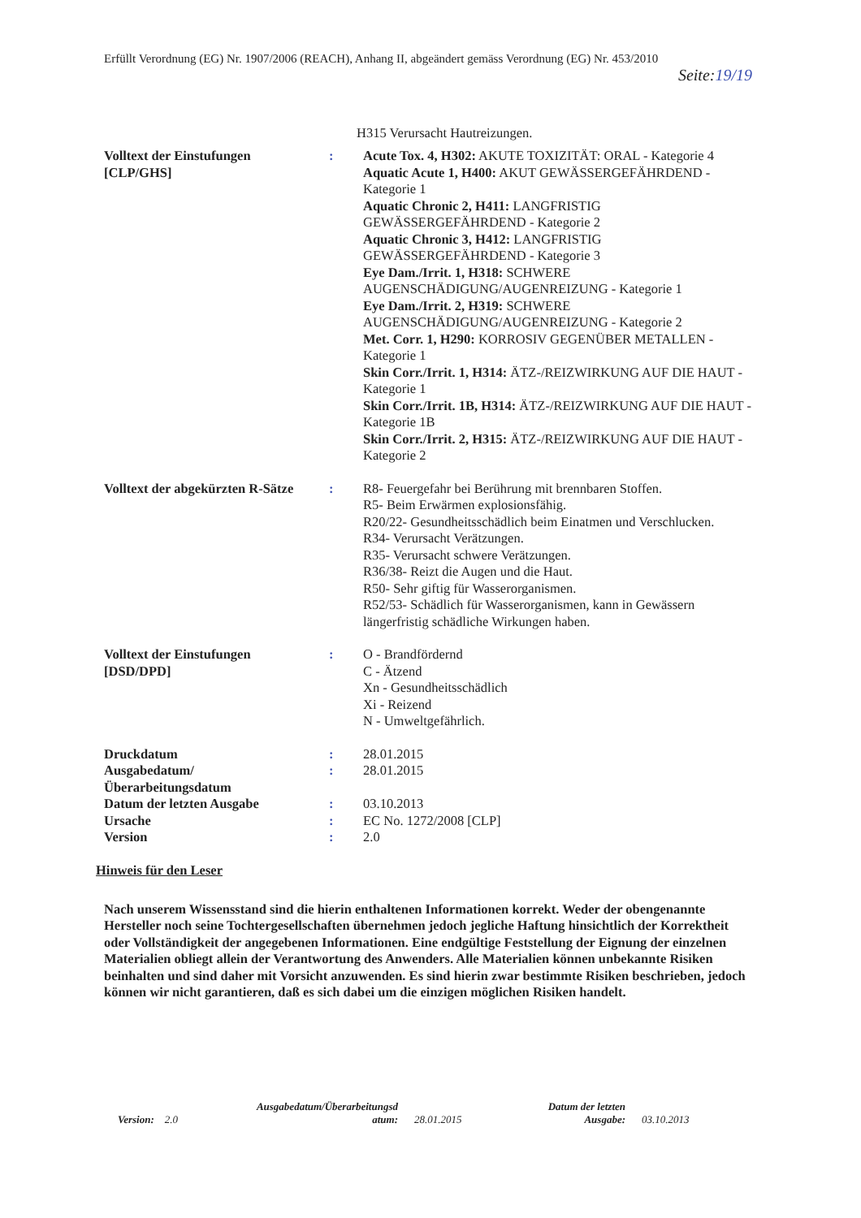Erfüllt Verordnung (EG) Nr. 1907/2006 (REACH), Anhang II, abgeändert gemäss Verordnung (EG) Nr. 453/2010
Seite:19/19
H315 Verursacht Hautreizungen.
| Volltext der Einstufungen [CLP/GHS] | : | Acute Tox. 4, H302: AKUTE TOXIZITÄT: ORAL - Kategorie 4 Aquatic Acute 1, H400: AKUT GEWÄSSERGEFÄHRDEND - Kategorie 1 Aquatic Chronic 2, H411: LANGFRISTIG GEWÄSSERGEFÄHRDEND - Kategorie 2 Aquatic Chronic 3, H412: LANGFRISTIG GEWÄSSERGEFÄHRDEND - Kategorie 3 Eye Dam./Irrit. 1, H318: SCHWERE AUGENSCHÄDIGUNG/AUGENREIZUNG - Kategorie 1 Eye Dam./Irrit. 2, H319: SCHWERE AUGENSCHÄDIGUNG/AUGENREIZUNG - Kategorie 2 Met. Corr. 1, H290: KORROSIV GEGENÜBER METALLEN - Kategorie 1 Skin Corr./Irrit. 1, H314: ÄTZ-/REIZWIRKUNG AUF DIE HAUT - Kategorie 1 Skin Corr./Irrit. 1B, H314: ÄTZ-/REIZWIRKUNG AUF DIE HAUT - Kategorie 1B Skin Corr./Irrit. 2, H315: ÄTZ-/REIZWIRKUNG AUF DIE HAUT - Kategorie 2 |
| Volltext der abgekürzten R-Sätze | : | R8- Feuergefahr bei Berührung mit brennbaren Stoffen. R5- Beim Erwärmen explosionsfähig. R20/22- Gesundheitsschädlich beim Einatmen und Verschlucken. R34- Verursacht Verätzungen. R35- Verursacht schwere Verätzungen. R36/38- Reizt die Augen und die Haut. R50- Sehr giftig für Wasserorganismen. R52/53- Schädlich für Wasserorganismen, kann in Gewässern längerfristig schädliche Wirkungen haben. |
| Volltext der Einstufungen [DSD/DPD] | : | O - Brandfördernd C - Ätzend Xn - Gesundheitsschädlich Xi - Reizend N - Umweltgefährlich. |
| Druckdatum | : | 28.01.2015 |
| Ausgabedatum/ Überarbeitungsdatum | : | 28.01.2015 |
| Datum der letzten Ausgabe | : | 03.10.2013 |
| Ursache | : | EC No. 1272/2008 [CLP] |
| Version | : | 2.0 |
Hinweis für den Leser
Nach unserem Wissensstand sind die hierin enthaltenen Informationen korrekt. Weder der obengenannte Hersteller noch seine Tochtergesellschaften übernehmen jedoch jegliche Haftung hinsichtlich der Korrektheit oder Vollständigkeit der angegebenen Informationen. Eine endgültige Feststellung der Eignung der einzelnen Materialien obliegt allein der Verantwortung des Anwenders. Alle Materialien können unbekannte Risiken beinhalten und sind daher mit Vorsicht anzuwenden. Es sind hierin zwar bestimmte Risiken beschrieben, jedoch können wir nicht garantieren, daß es sich dabei um die einzigen möglichen Risiken handelt.
Version: 2.0
Ausgabedatum/Überarbeitungsd atum:
28.01.2015
Datum der letzten Ausgabe:
03.10.2013